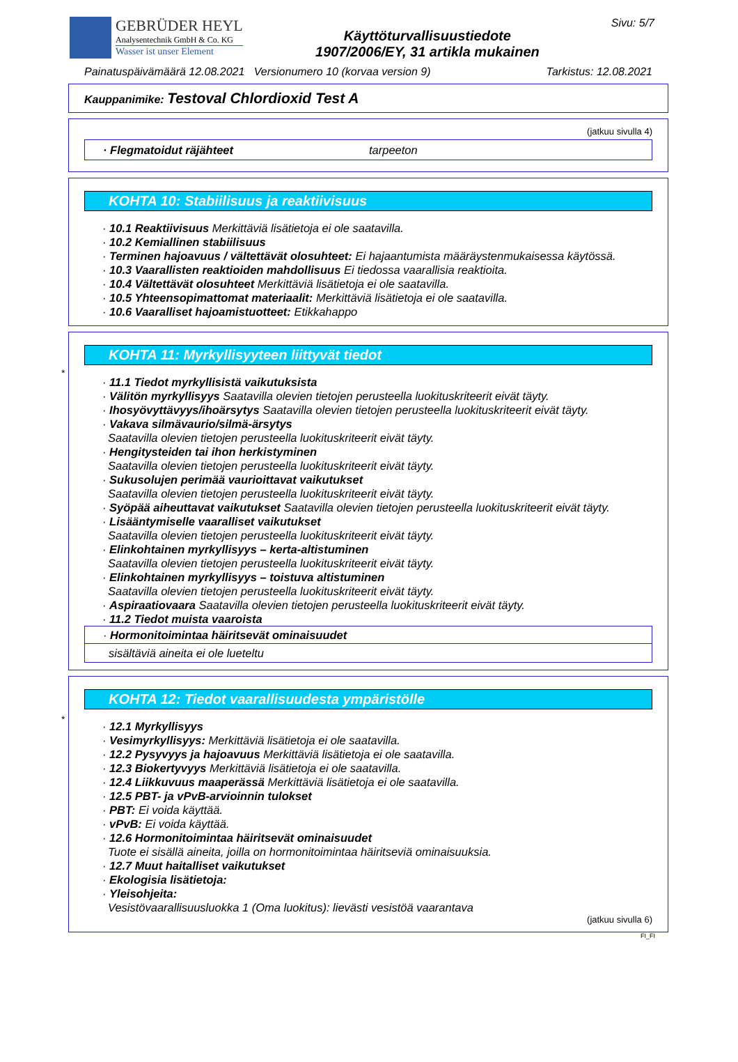GEBRÜDER HEYL
Analysentechnik GmbH & Co. KG
Wasser ist unser Element
Käyttöturvallisuustiedote
1907/2006/EY, 31 artikla mukainen
Sivu: 5/7
Painatuspäivämäärä 12.08.2021 Versionumero 10 (korvaa version 9) Tarkistus: 12.08.2021
Kauppanimike: Testoval Chlordioxid Test A
(jatkuu sivulla 4)
· Flegmatoidut räjähteet tarpeeton
KOHTA 10: Stabiilisuus ja reaktiivisuus
· 10.1 Reaktiivisuus Merkittäviä lisätietoja ei ole saatavilla.
· 10.2 Kemiallinen stabiilisuus
· Terminen hajoavuus / vältettävät olosuhteet: Ei hajaantumista määräystenmukaisessa käytössä.
· 10.3 Vaarallisten reaktioiden mahdollisuus Ei tiedossa vaarallisia reaktioita.
· 10.4 Vältettävät olosuhteet Merkittäviä lisätietoja ei ole saatavilla.
· 10.5 Yhteensopimattomat materiaalit: Merkittäviä lisätietoja ei ole saatavilla.
· 10.6 Vaaralliset hajoamistuotteet: Etikkahappo
*
KOHTA 11: Myrkyllisyyteen liittyvät tiedot
· 11.1 Tiedot myrkyllisistä vaikutuksista
· Välitön myrkyllisyys Saatavilla olevien tietojen perusteella luokituskriteerit eivät täyty.
· Ihosyövyttävyys/ihoärsytys Saatavilla olevien tietojen perusteella luokituskriteerit eivät täyty.
· Vakava silmävaurio/silmä-ärsytys
Saatavilla olevien tietojen perusteella luokituskriteerit eivät täyty.
· Hengitysteiden tai ihon herkistyminen
Saatavilla olevien tietojen perusteella luokituskriteerit eivät täyty.
· Sukusolujen perimää vaurioittavat vaikutukset
Saatavilla olevien tietojen perusteella luokituskriteerit eivät täyty.
· Syöpää aiheuttavat vaikutukset Saatavilla olevien tietojen perusteella luokituskriteerit eivät täyty.
· Lisääntymiselle vaaralliset vaikutukset
Saatavilla olevien tietojen perusteella luokituskriteerit eivät täyty.
· Elinkohtainen myrkyllisyys – kerta-altistuminen
Saatavilla olevien tietojen perusteella luokituskriteerit eivät täyty.
· Elinkohtainen myrkyllisyys – toistuva altistuminen
Saatavilla olevien tietojen perusteella luokituskriteerit eivät täyty.
· Aspiraatiovaara Saatavilla olevien tietojen perusteella luokituskriteerit eivät täyty.
· 11.2 Tiedot muista vaaroista
· Hormonitoimintaa häiritsevät ominaisuudet
sisältäviä aineita ei ole lueteltu
*
KOHTA 12: Tiedot vaarallisuudesta ympäristölle
· 12.1 Myrkyllisyys
· Vesimyrkyllisyys: Merkittäviä lisätietoja ei ole saatavilla.
· 12.2 Pysyvyys ja hajoavuus Merkittäviä lisätietoja ei ole saatavilla.
· 12.3 Biokertyvyys Merkittäviä lisätietoja ei ole saatavilla.
· 12.4 Liikkuvuus maaperässä Merkittäviä lisätietoja ei ole saatavilla.
· 12.5 PBT- ja vPvB-arvioinnin tulokset
· PBT: Ei voida käyttää.
· vPvB: Ei voida käyttää.
· 12.6 Hormonitoimintaa häiritsevät ominaisuudet
Tuote ei sisällä aineita, joilla on hormonitoimintaa häiritseviä ominaisuuksia.
· 12.7 Muut haitalliset vaikutukset
· Ekologisia lisätietoja:
· Yleisohjeita:
Vesistövaarallisuusluokka 1 (Oma luokitus): lievästi vesistöä vaarantava
(jatkuu sivulla 6)
FI_FI